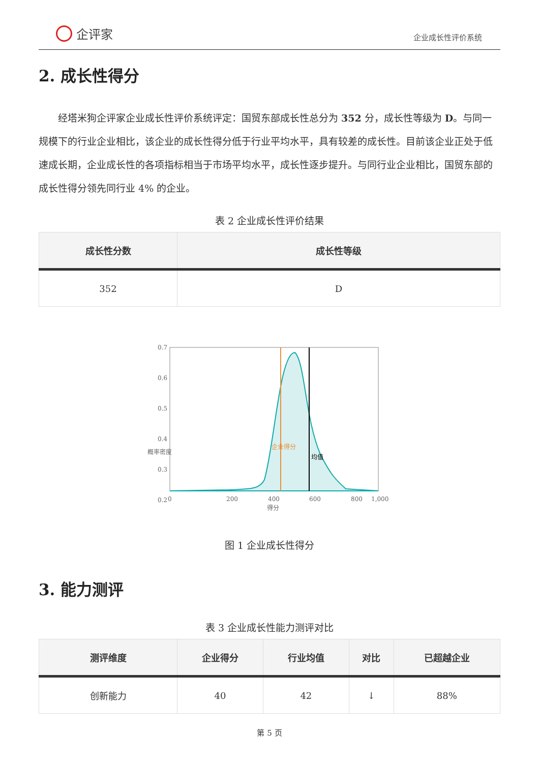企评家
企业成长性评价系统
2. 成长性得分
经塔米狗企评家企业成长性评价系统评定：国贸东部成长性总分为 352 分，成长性等级为 D。与同一规模下的行业企业相比，该企业的成长性得分低于行业平均水平，具有较差的成长性。目前该企业正处于低速成长期，企业成长性的各项指标相当于市场平均水平，成长性逐步提升。与同行业企业相比，国贸东部的成长性得分领先同行业 4% 的企业。
表 2 企业成长性评价结果
| 成长性分数 | 成长性等级 |
| --- | --- |
| 352 | D |
0.7
0.6
0.5
0.4
0.3
0.2
0
200
400
600
800
1,000
得分
概率密度
企业得分
均值
图 1 企业成长性得分
3. 能力测评
表 3 企业成长性能力测评对比
| 测评维度 | 企业得分 | 行业均值 | 对比 | 已超越企业 |
| --- | --- | --- | --- | --- |
| 创新能力 | 40 | 42 | ↓ | 88% |
第 5 页